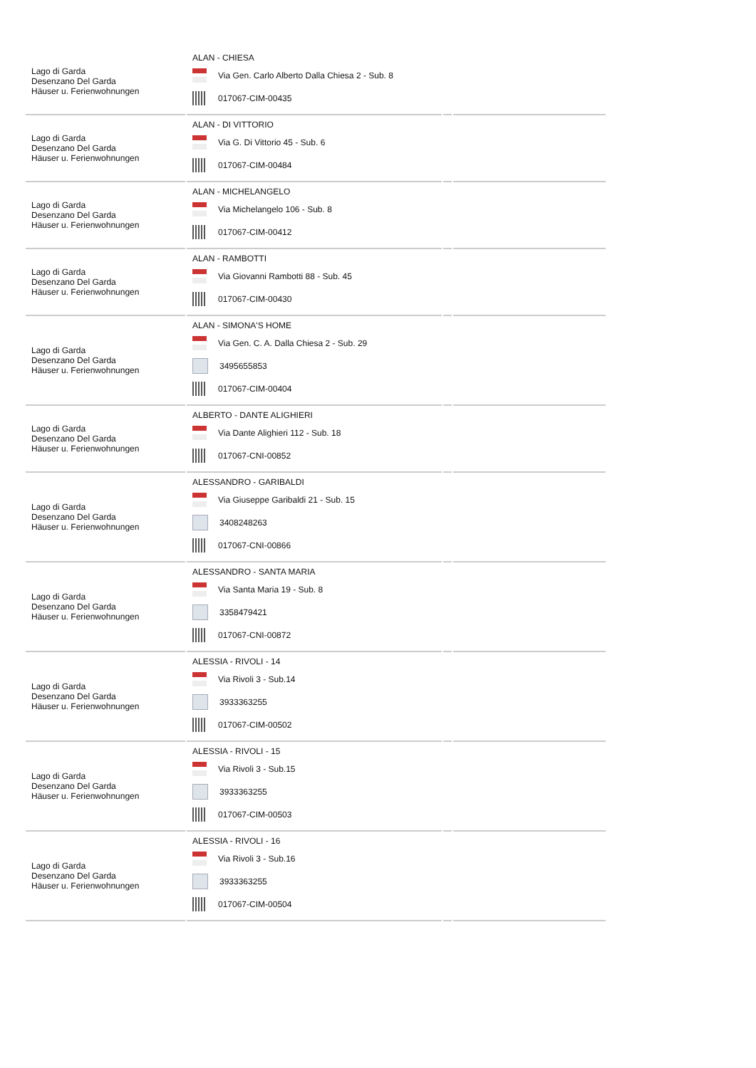| Lago di Garda Desenzano Del Garda Häuser u. Ferienwohnungen | ALAN - CHIESA Via Gen. Carlo Alberto Dalla Chiesa 2 - Sub. 8 017067-CIM-00435 | | |
| Lago di Garda Desenzano Del Garda Häuser u. Ferienwohnungen | ALAN - DI VITTORIO Via G. Di Vittorio 45 - Sub. 6 017067-CIM-00484 | | |
| Lago di Garda Desenzano Del Garda Häuser u. Ferienwohnungen | ALAN - MICHELANGELO Via Michelangelo 106 - Sub. 8 017067-CIM-00412 | | |
| Lago di Garda Desenzano Del Garda Häuser u. Ferienwohnungen | ALAN - RAMBOTTI Via Giovanni Rambotti 88 - Sub. 45 017067-CIM-00430 | | |
| Lago di Garda Desenzano Del Garda Häuser u. Ferienwohnungen | ALAN - SIMONA'S HOME Via Gen. C. A. Dalla Chiesa 2 - Sub. 29 3495655853 017067-CIM-00404 | | |
| Lago di Garda Desenzano Del Garda Häuser u. Ferienwohnungen | ALBERTO - DANTE ALIGHIERI Via Dante Alighieri 112 - Sub. 18 017067-CNI-00852 | | |
| Lago di Garda Desenzano Del Garda Häuser u. Ferienwohnungen | ALESSANDRO - GARIBALDI Via Giuseppe Garibaldi 21 - Sub. 15 3408248263 017067-CNI-00866 | | |
| Lago di Garda Desenzano Del Garda Häuser u. Ferienwohnungen | ALESSANDRO - SANTA MARIA Via Santa Maria 19 - Sub. 8 3358479421 017067-CNI-00872 | | |
| Lago di Garda Desenzano Del Garda Häuser u. Ferienwohnungen | ALESSIA - RIVOLI - 14 Via Rivoli 3 - Sub.14 3933363255 017067-CIM-00502 | | |
| Lago di Garda Desenzano Del Garda Häuser u. Ferienwohnungen | ALESSIA - RIVOLI - 15 Via Rivoli 3 - Sub.15 3933363255 017067-CIM-00503 | | |
| Lago di Garda Desenzano Del Garda Häuser u. Ferienwohnungen | ALESSIA - RIVOLI - 16 Via Rivoli 3 - Sub.16 3933363255 017067-CIM-00504 | | |